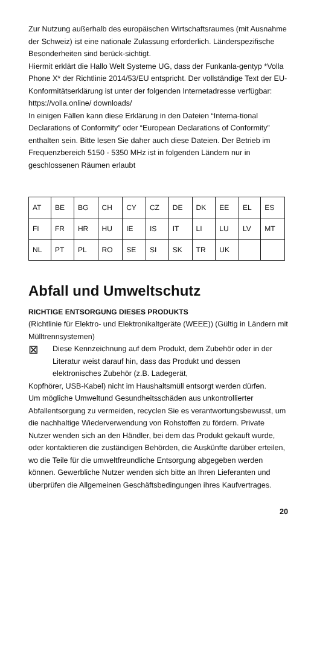Zur Nutzung außerhalb des europäischen Wirtschaftsraumes (mit Ausnahme der Schweiz) ist eine nationale Zulassung erforderlich. Länderspezifische Besonderheiten sind berück-sichtigt.
Hiermit erklärt die Hallo Welt Systeme UG, dass der Funkanla-gentyp *Volla Phone X* der Richtlinie 2014/53/EU entspricht. Der vollständige Text der EU-Konformitätserklärung ist unter der folgenden Internetadresse verfügbar: https://volla.online/ downloads/
In einigen Fällen kann diese Erklärung in den Dateien “Interna-tional Declarations of Conformity” oder “European Declarations of Conformity” enthalten sein. Bitte lesen Sie daher auch diese Dateien. Der Betrieb im Frequenzbereich 5150 - 5350 MHz ist in folgenden Ländern nur in geschlossenen Räumen erlaubt
| AT | BE | BG | CH | CY | CZ | DE | DK | EE | EL | ES |
| FI | FR | HR | HU | IE | IS | IT | LI | LU | LV | MT |
| NL | PT | PL | RO | SE | SI | SK | TR | UK | | |
Abfall und Umweltschutz
RICHTIGE ENTSORGUNG DIESES PRODUKTS
(Richtlinie für Elektro- und Elektronikaltgeräte (WEEE)) (Gültig in Ländern mit Mülltrennsystemen)
⊠
Diese Kennzeichnung auf dem Produkt, dem Zubehör oder in der Literatur weist darauf hin, dass das Produkt und dessen elektronisches Zubehör (z.B. Ladegerät,
Kopfhörer, USB-Kabel) nicht im Haushaltsmüll entsorgt werden dürfen.
Um mögliche Umweltund Gesundheitsschäden aus unkontrollierter Abfallentsorgung zu vermeiden, recyclen Sie es verantwortungsbewusst, um die nachhaltige Wiederverwendung von Rohstoffen zu fördern. Private Nutzer wenden sich an den Händler, bei dem das Produkt gekauft wurde, oder kontaktieren die zuständigen Behörden, die Auskünfte darüber erteilen, wo die Teile für die umweltfreundliche Entsorgung abgegeben werden können. Gewerbliche Nutzer wenden sich bitte an Ihren Lieferanten und überprüfen die Allgemeinen Geschäftsbedingungen ihres Kaufvertrages.
20